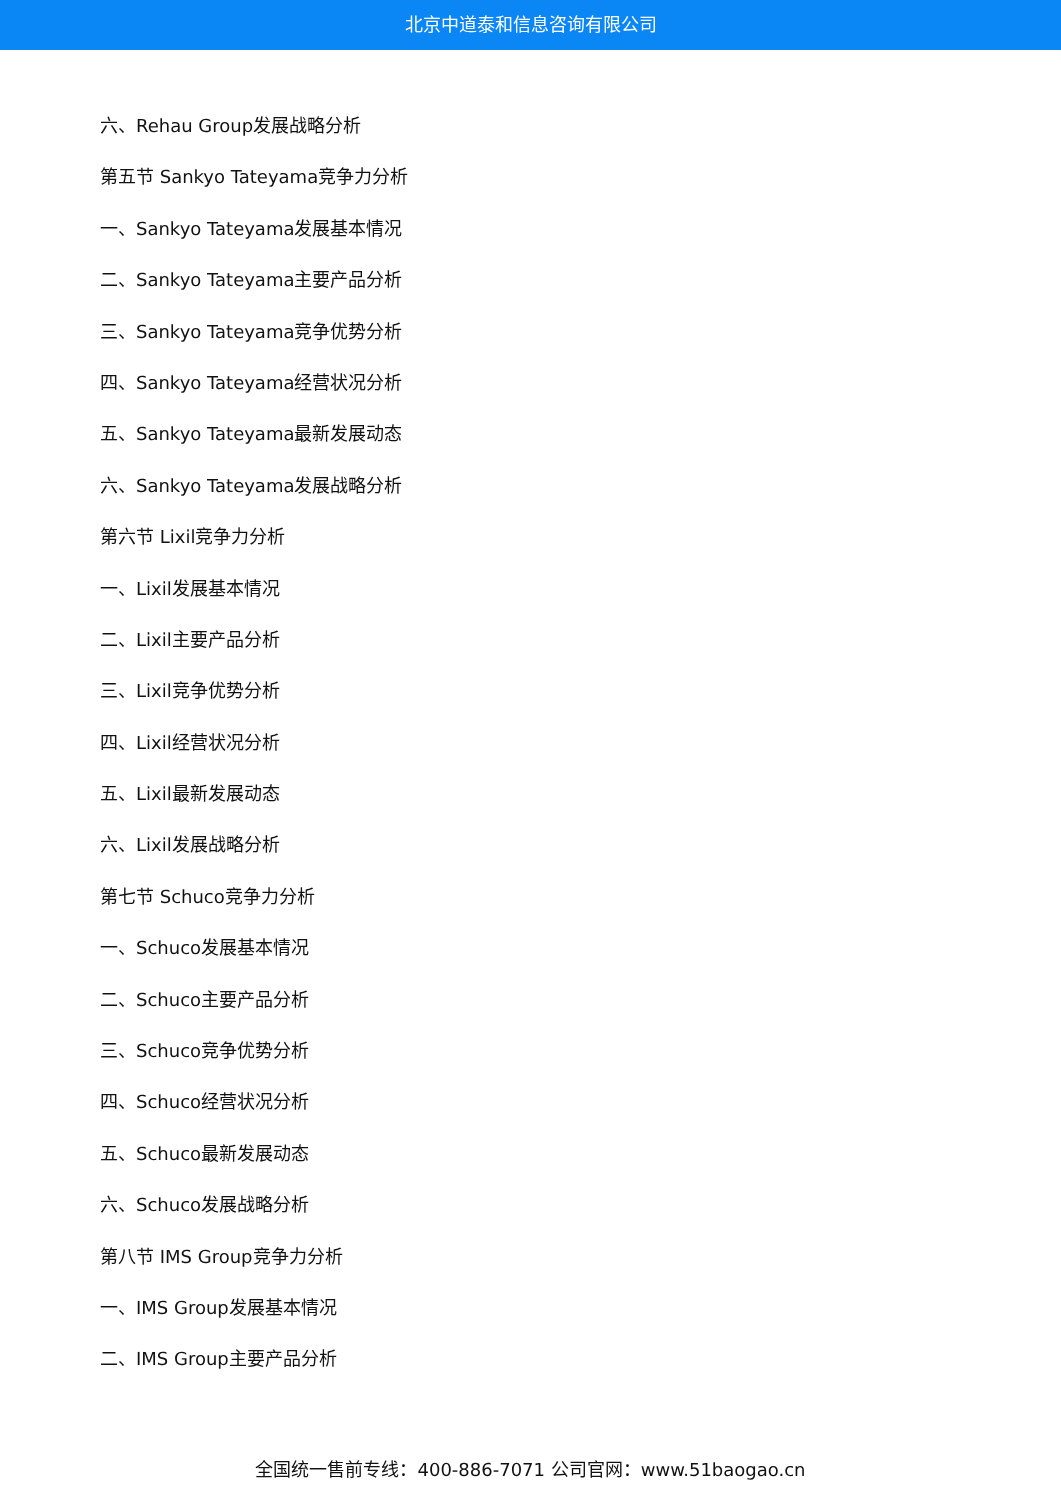北京中道泰和信息咨询有限公司
六、Rehau Group发展战略分析
第五节 Sankyo Tateyama竞争力分析
一、Sankyo Tateyama发展基本情况
二、Sankyo Tateyama主要产品分析
三、Sankyo Tateyama竞争优势分析
四、Sankyo Tateyama经营状况分析
五、Sankyo Tateyama最新发展动态
六、Sankyo Tateyama发展战略分析
第六节 Lixil竞争力分析
一、Lixil发展基本情况
二、Lixil主要产品分析
三、Lixil竞争优势分析
四、Lixil经营状况分析
五、Lixil最新发展动态
六、Lixil发展战略分析
第七节 Schuco竞争力分析
一、Schuco发展基本情况
二、Schuco主要产品分析
三、Schuco竞争优势分析
四、Schuco经营状况分析
五、Schuco最新发展动态
六、Schuco发展战略分析
第八节 IMS Group竞争力分析
一、IMS Group发展基本情况
二、IMS Group主要产品分析
全国统一售前专线：400-886-7071 公司官网：www.51baogao.cn